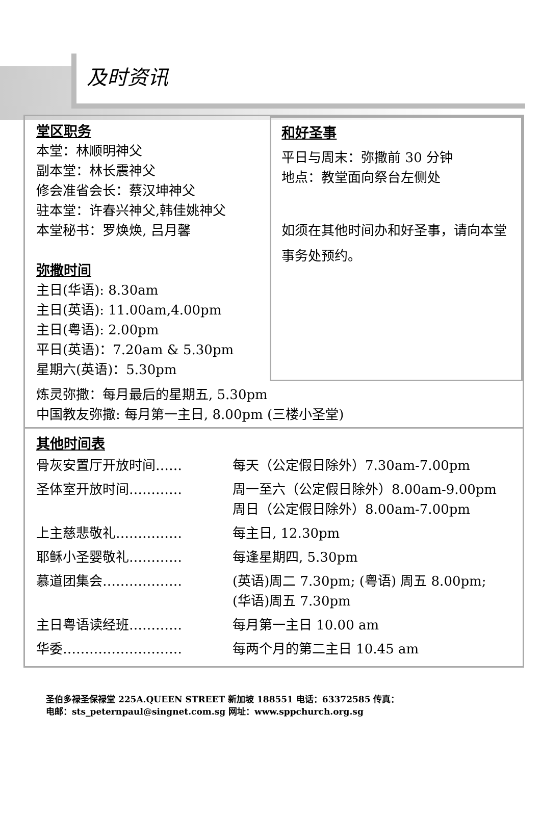及时资讯
堂区职务
本堂：林顺明神父
副本堂：林长震神父
修会准省会长：蔡汉坤神父
驻本堂：许春兴神父,韩佳姚神父
本堂秘书：罗焕焕, 吕月馨
弥撒时间
主日(华语): 8.30am
主日(英语): 11.00am,4.00pm
主日(粤语): 2.00pm
平日(英语)：7.20am & 5.30pm
星期六(英语)：5.30pm
和好圣事
平日与周末：弥撒前 30 分钟
地点：教堂面向祭台左侧处
如须在其他时间办和好圣事，请向本堂事务处预约。
炼灵弥撒：每月最后的星期五, 5.30pm
中国教友弥撒: 每月第一主日, 8.00pm (三楼小圣堂)
其他时间表
| 骨灰安置厅开放时间…… | 每天（公定假日除外）7.30am-7.00pm |
| 圣体室开放时间………… | 周一至六（公定假日除外）8.00am-9.00pm 周日（公定假日除外）8.00am-7.00pm |
| 上主慈悲敬礼…………… | 每主日, 12.30pm |
| 耶稣小圣婴敬礼………… | 每逢星期四, 5.30pm |
| 慕道团集会……………… | (英语)周二 7.30pm; (粤语) 周五 8.00pm; (华语)周五 7.30pm |
| 主日粤语读经班………… | 每月第一主日 10.00 am |
| 华委……………………… | 每两个月的第二主日 10.45 am |
圣伯多禄圣保禄堂 225A.QUEEN STREET 新加坡 188551 电话：63372585 传真：
电邮：sts_peternpaul@singnet.com.sg 网址：www.sppchurch.org.sg